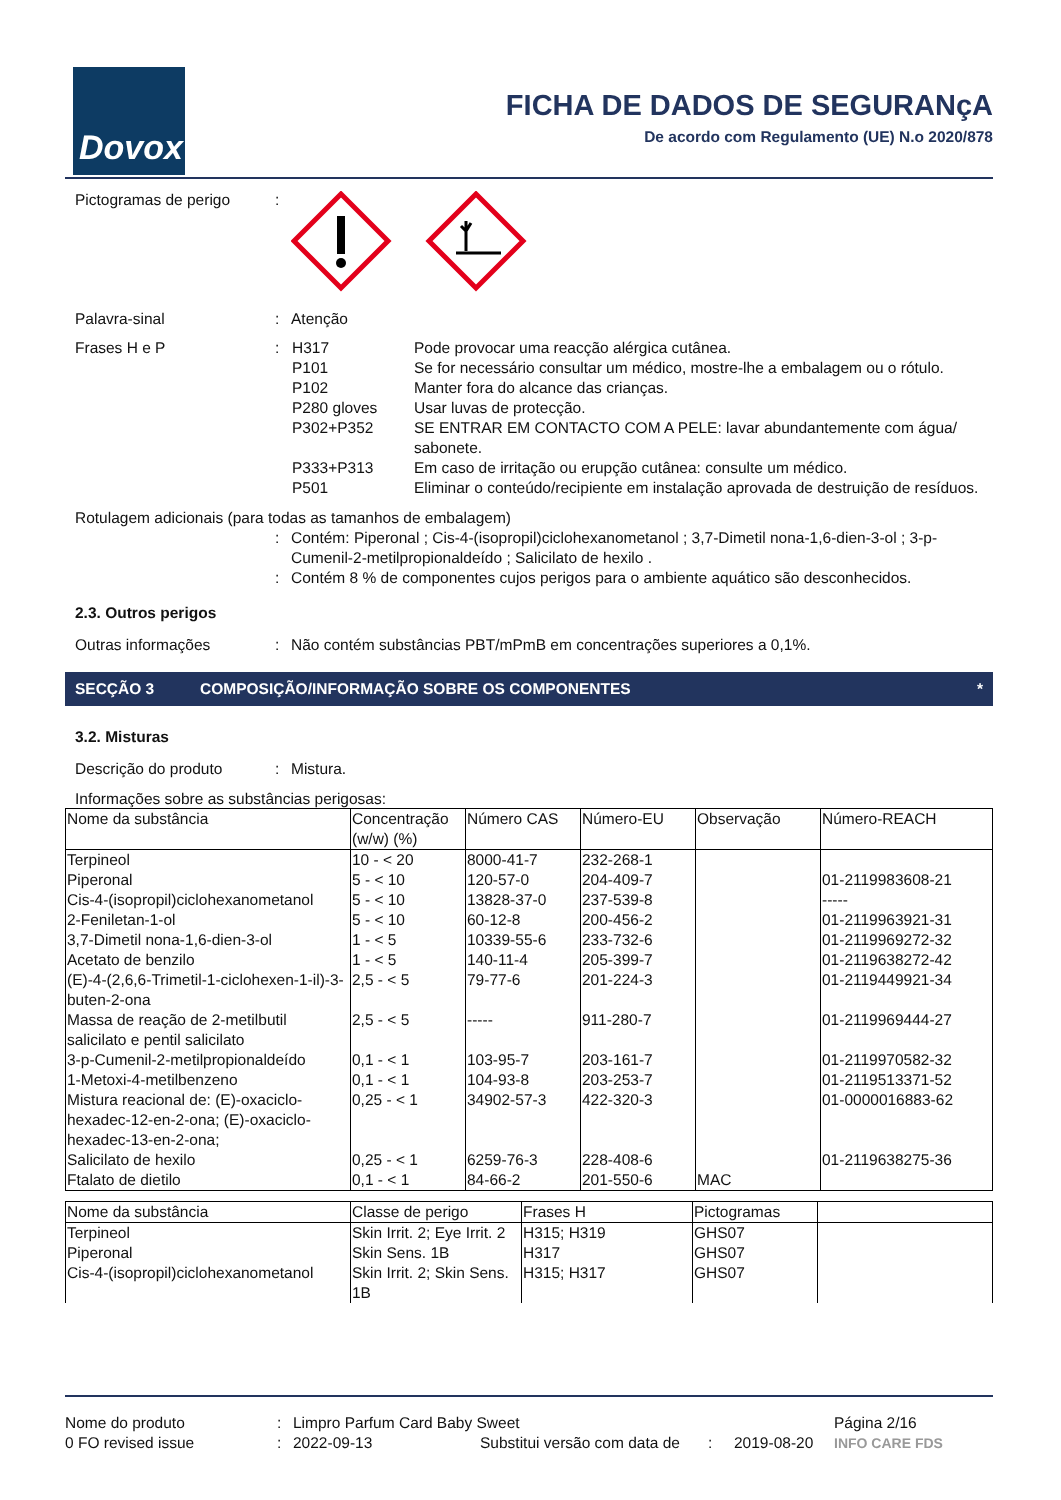Dovox
FICHA DE DADOS DE SEGURANçA
De acordo com Regulamento (UE) N.o 2020/878
Pictogramas de perigo :
Palavra-sinal : Atenção
Frases H e P :
| H317 | Pode provocar uma reacção alérgica cutânea. |
| P101 | Se for necessário consultar um médico, mostre-lhe a embalagem ou o rótulo. |
| P102 | Manter fora do alcance das crianças. |
| P280 gloves | Usar luvas de protecção. |
| P302+P352 | SE ENTRAR EM CONTACTO COM A PELE: lavar abundantemente com água/ sabonete. |
| P333+P313 | Em caso de irritação ou erupção cutânea: consulte um médico. |
| P501 | Eliminar o conteúdo/recipiente em instalação aprovada de destruição de resíduos. |
Rotulagem adicionais (para todas as tamanhos de embalagem)
: Contém: Piperonal ; Cis-4-(isopropil)ciclohexanometanol ; 3,7-Dimetil nona-1,6-dien-3-ol ; 3-p-Cumenil-2-metilpropionaldeído ; Salicilato de hexilo .
: Contém 8 % de componentes cujos perigos para o ambiente aquático são desconhecidos.
2.3. Outros perigos
Outras informações : Não contém substâncias PBT/mPmB em concentrações superiores a 0,1%.
SECÇÃO 3 COMPOSIÇÃO/INFORMAÇÃO SOBRE OS COMPONENTES *
3.2. Misturas
Descrição do produto : Mistura.
Informações sobre as substâncias perigosas:
| Nome da substância | Concentração (w/w) (%) | Número CAS | Número-EU | Observação | Número-REACH |
| --- | --- | --- | --- | --- | --- |
| Terpineol | 10 - < 20 | 8000-41-7 | 232-268-1 | | |
| Piperonal | 5 - < 10 | 120-57-0 | 204-409-7 | | 01-2119983608-21 |
| Cis-4-(isopropil)ciclohexanometanol | 5 - < 10 | 13828-37-0 | 237-539-8 | | ----- |
| 2-Feniletan-1-ol | 5 - < 10 | 60-12-8 | 200-456-2 | | 01-2119963921-31 |
| 3,7-Dimetil nona-1,6-dien-3-ol | 1 - < 5 | 10339-55-6 | 233-732-6 | | 01-2119969272-32 |
| Acetato de benzilo | 1 - < 5 | 140-11-4 | 205-399-7 | | 01-2119638272-42 |
| (E)-4-(2,6,6-Trimetil-1-ciclohexen-1-il)-3-buten-2-ona | 2,5 - < 5 | 79-77-6 | 201-224-3 | | 01-2119449921-34 |
| Massa de reação de 2-metilbutil salicilato e pentil salicilato | 2,5 - < 5 | ----- | 911-280-7 | | 01-2119969444-27 |
| 3-p-Cumenil-2-metilpropionaldeído | 0,1 - < 1 | 103-95-7 | 203-161-7 | | 01-2119970582-32 |
| 1-Metoxi-4-metilbenzeno | 0,1 - < 1 | 104-93-8 | 203-253-7 | | 01-2119513371-52 |
| Mistura reacional de: (E)-oxaciclo-hexadec-12-en-2-ona; (E)-oxaciclo-hexadec-13-en-2-ona; | 0,25 - < 1 | 34902-57-3 | 422-320-3 | | 01-0000016883-62 |
| Salicilato de hexilo | 0,25 - < 1 | 6259-76-3 | 228-408-6 | | 01-2119638275-36 |
| Ftalato de dietilo | 0,1 - < 1 | 84-66-2 | 201-550-6 | MAC | |
| Nome da substância | Classe de perigo | Frases H | Pictogramas | |
| --- | --- | --- | --- | --- |
| Terpineol | Skin Irrit. 2; Eye Irrit. 2 | H315; H319 | GHS07 | |
| Piperonal | Skin Sens. 1B | H317 | GHS07 | |
| Cis-4-(isopropil)ciclohexanometanol | Skin Irrit. 2; Skin Sens. 1B | H315; H317 | GHS07 | |
Nome do produto: Limpro Parfum Card Baby Sweet Página 2/16
0 FO revised issue: 2022-09-13 Substitui versão com data de: 2019-08-20 INFO CARE FDS